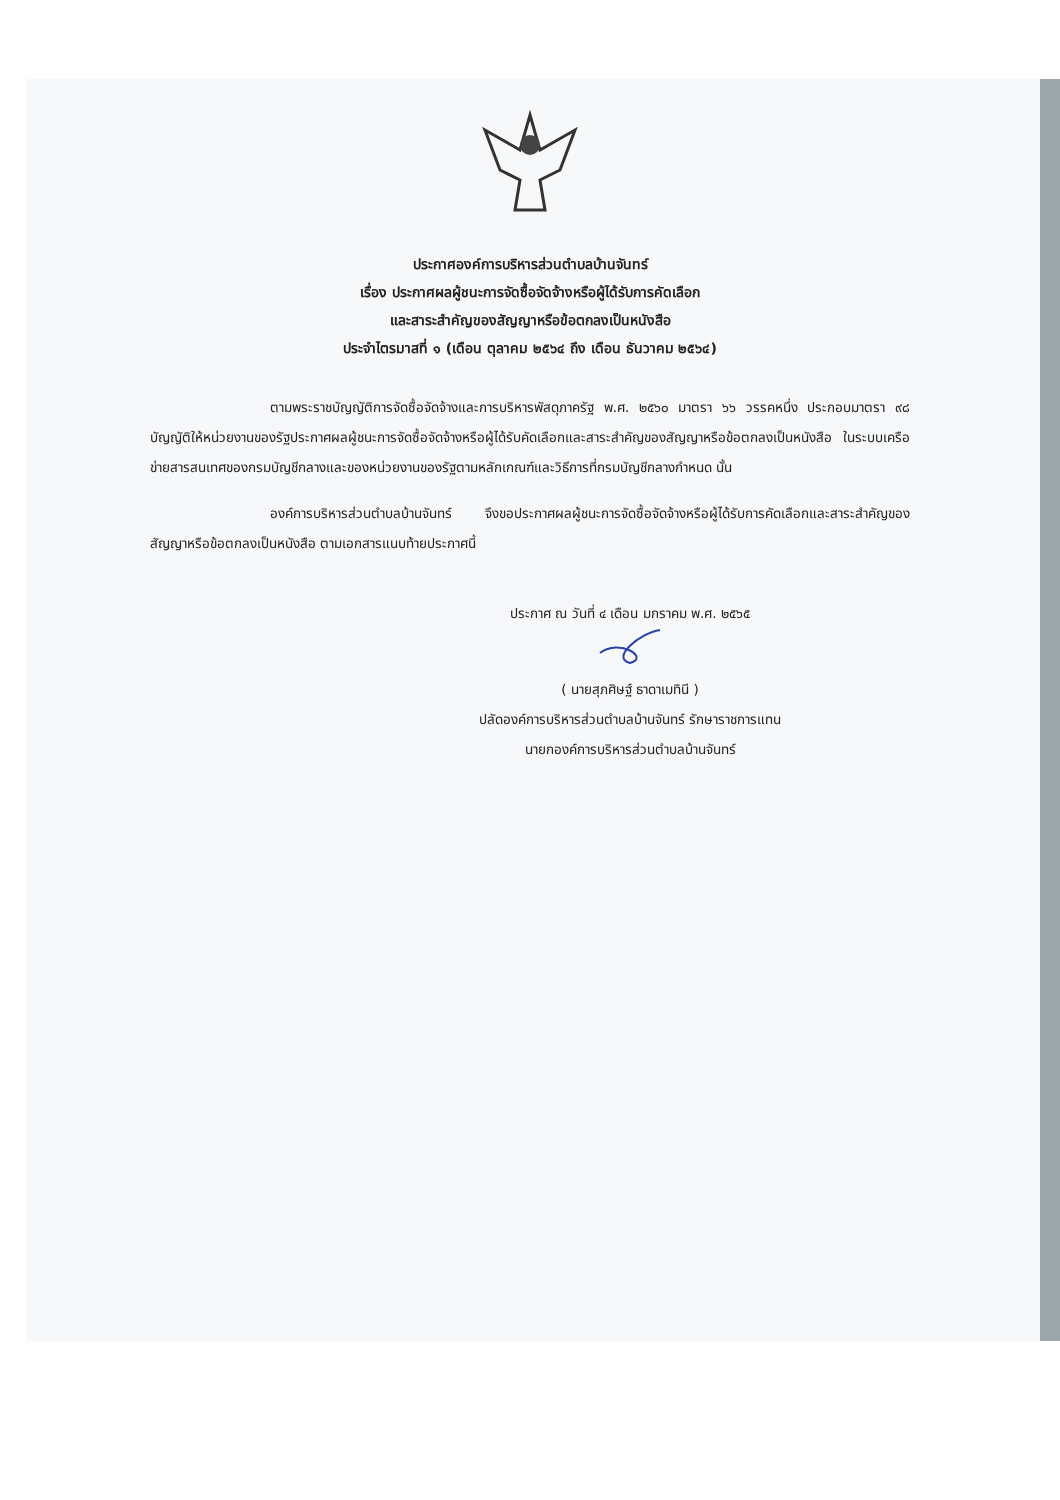ประกาศองค์การบริหารส่วนตำบลบ้านจันทร์
เรื่อง ประกาศผลผู้ชนะการจัดซื้อจัดจ้างหรือผู้ได้รับการคัดเลือก
และสาระสำคัญของสัญญาหรือข้อตกลงเป็นหนังสือ
ประจำไตรมาสที่ ๑ (เดือน ตุลาคม ๒๕๖๔ ถึง เดือน ธันวาคม ๒๕๖๔)
ตามพระราชบัญญัติการจัดซื้อจัดจ้างและการบริหารพัสดุภาครัฐ พ.ศ. ๒๕๖๐ มาตรา ๖๖ วรรคหนึ่ง ประกอบมาตรา ๙๘ บัญญัติให้หน่วยงานของรัฐประกาศผลผู้ชนะการจัดซื้อจัดจ้างหรือผู้ได้รับคัดเลือกและสาระสำคัญของสัญญาหรือข้อตกลงเป็นหนังสือ ในระบบเครือข่ายสารสนเทศของกรมบัญชีกลางและของหน่วยงานของรัฐตามหลักเกณฑ์และวิธีการที่กรมบัญชีกลางกำหนด นั้น
องค์การบริหารส่วนตำบลบ้านจันทร์ จึงขอประกาศผลผู้ชนะการจัดซื้อจัดจ้างหรือผู้ได้รับการคัดเลือกและสาระสำคัญของสัญญาหรือข้อตกลงเป็นหนังสือ ตามเอกสารแนบท้ายประกาศนี้
ประกาศ ณ วันที่ ๔ เดือน มกราคม พ.ศ. ๒๕๖๕
( นายสุภศิษฐ์ ธาดาเมทินี )
ปลัดองค์การบริหารส่วนตำบลบ้านจันทร์ รักษาราชการแทน
นายกองค์การบริหารส่วนตำบลบ้านจันทร์